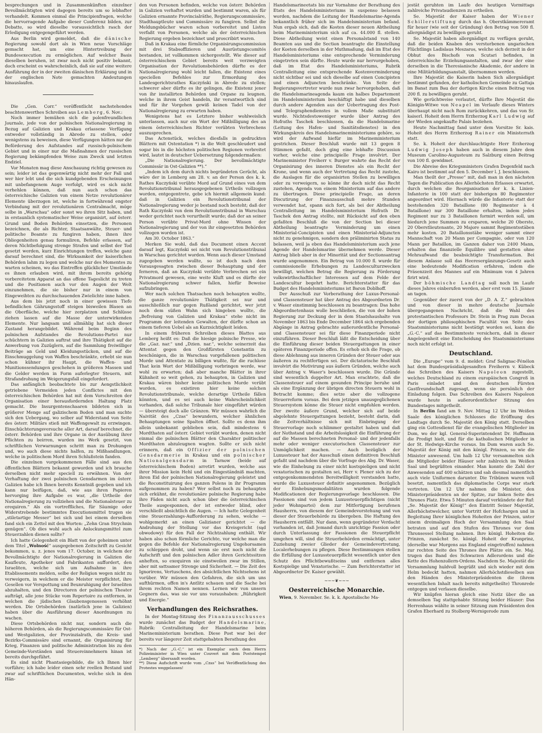besprechungen und in Zusammenkünften einzelner Bevollmächtigten wird dagegen bereits um so lebhafter verhandelt. Kommen einmal die Principienfragen, welche die hervorragende Aufgabe dieser Conferenz bilden, zur Debatte, so wird dieselbe voraussichtlich rasch der Erledigung entgegengeführt werden.
Aus Berlin wird gemeldet, daß die dänische Regierung sowohl dort als in Wien neue Vorschläge gemacht hat, um eine Hintertreibung der Bundesexecution zu ermöglichen. Auf welcher Basis dieselben beruhen, ist zwar noch nicht positiv bekannt, doch erscheint es wahrscheinlich, daß sie auf eine weitere Ausführung der in der zweiten dänischen Erklärung und in der englischen Note gemachten Andeutungen hinauslaufen.
Die „Gen. Corr.“ veröffentlicht nachstehendes beachtenswerthes Schreiben aus Lemberg, 6. Nov.:
Noch immer bemühen sich die polenfreundlichen Journale, jede von der polnischen Nationalregierung in Bezug auf Galizien und Krakau erlassene Verfügung entweder vollständig in Abrede zu stellen, oder wenigstens zu beweisen, diese Verfügungen hätten nur die Beförderung des Aufstandes auf russisch-polnischem Gebiet und in einer nur die Maßnahmen der russischen Regierung bekämpfenden Weise zum Zweck und letzten Endziel.
Vor Monaten mag diese Anschauung richtig gewesen zu sein; leider ist das gegenwärtig nicht mehr der Fall und wer hier lebt und die sich kundgebenden Erscheinungen mit unbefangenem Auge verfolgt, wird es sich nicht verhehlen können, daß nun auch schon das österreichische Galizien von einem Netze revolutionärer Elemente überzogen ist, welche in fortwährend engster Verbindung mit der revolutionären Centralmacht, möge selbe in „Warschau“ oder sonst wo ihren Sitz haben, und in erstaunlich systematischer Weise organisirt, auf österr. Grund und Boden Behörden einsetzen, die Personen bezeichnen, die als Richter, Staatsanwälte, Steuer- und politische Beamte zu fungiren haben, ihnen ihre Obliegenheiten genau formuliren, Befehle erlassen, auf deren Nichtbefolgung strenge Strafen und selbst der Tod gesetzt werden, kurz Einrichtungen treffen, welche ganz darauf berechnet sind, die Wirksamkeit der kaiserlichen Behörden lahm zu legen und welche nur des Momentes zu warten scheinen, wo das Eintreffen glücklicher Umstände es ihnen erlauben wird, mit ihrem bereits gehörig vorbereitetem Apparat an das offene Tageslicht zu treten und die Positionen auch vor den Augen der Welt einzunehmen, die sie bisher nur in einem von Eingeweihten zu durchschauenden Zwielichte inne haben.
Aus dem bis jetzt noch in einer gewissen Tiefe befindlichen Gährungsstoff steigen bisweilen Blasen an die Oberfläche, welche hier zerplatzen und Schlüsse ziehen lassen auf die Masse der unterwirkenden Elemente. Nur langsam und allmählig hat sich dieser Zustand herangebildet. Während beim Beginn des polnischen Aufstandes die Revolutions-Partei nur schüchtern in Galizien auftrat und ihre Thätigkeit auf die Anwerbung von Zuzüglern, auf die Sammlung freiwilliger Beiträge an Geld und Kleidungsstücken, und auf die Einschmuggelung von Waffen beschränkte, erhebt sie nun schon kühner ihr Haupt, die Waffen- und Munitionssendungen geschehen in größeren Massen und die Gelder werden in Form auferlegter Steuern, mit Strafandrohung im Weigerungsfall eingefordert.
Das anfänglich beobachtete bis zur Aengstlichkeit getriebene Vermeiden jeden Conflictes mit den österreichischen Behörden hat mit dem Vorschreiten der Organisation einer herausfordernden Haltung Platz gemacht. Die Insurgentenschaaren bildeten sich in größerer Menge auf galizischem Boden und man suchte sich den Uebergang, wo selber auf Widerstand von Seite des österr. Militärs stieß mit Waffengewalt zu erzwingen. Einschüchterungsversuche aller Art, darauf berechnet, die österr. Behörden und ihre Organe in der Ausübung ihrer Pflichten zu beirren, wurden ins Werk gesetzt, von schriftlichen Verwarnungen schritt man zu Drohungen und, wo auch diese nichts halfen, zu Mißhandlungen, welche in politischem Mord ihren Schlußstein fanden.
Die einzelnen vorgekommenen Fälle sind aus den öffentlichen Blättern bekannt geworden und ich brauche derselben nicht mehr speciell zu erwähnen. Von der Verhaftung der zwei polnischen Gensdarmen im österr. Galizien habe ich Ihnen bereits Kenntniß gegeben und ich kann nur beifügen, daß, wie aus ihren Papieren hervorging ihre Aufgabe es war, „die Urtheile der Nationalregierung zu vollziehen und die Nationalsteuer zu erequiren.“ Als ein vortreffliches, für Säumige oder Widerstrebende bestimmtes Executionsmittel trugen sie „stiletartige Messer“ bei sich und bei einem derselben fand sich ein Zettel mit den Worten: „Zehn Gran Strychnin genügen“. Ob dies wohl auch als Anlockungsmittel zum Steuerzahlen dienen sollte?
Ich hatte Gelegenheit ein Blatt von der geheimen unter dem Titel „Wolność“ ausgegebenen Zeitschrift zu Gesicht bekommen, u. z. jenes vom 17. October, in welchem der Bevollmächtigte der Nationalregierung in Galizien die Kaufleute, Apotheker und Fabrikanten auffordert, den Israeliten, welche sich um Aufnahme in ihre Etablissements melden, selbe der Religion wegen nicht zu verweigern, in welchem er die Meister verpflichtet, ihre Gesellen vor Verspottung und Beunruhigung der Israeliten abzuhalten, und den Directoren der polnischen Theater aufträgt, alle jene Stücke vom Repertoire zu entfernen, in welchen die jüdischen Glaubensgenossen verhöhnt werden. Die Ortsbehörden (natürlich jene in Galizien) haben über die Ausführung dieser Anordnungen zu wachen.
Diese Ortsbehörden nicht nur, sondern auch die höheren Behörden, als die Regierungscommissäre für Ost- und Westgalizien, der Provinzialrath, die Kreis- und Bezirks-Commissäre sind ernannt, die Organisirung für Krieg, Finanzen und politische Administration bis zu den Gemeinde-Vorständen und Steuereinnehmern hinan ist bereits durchgeführt.
Es sind nicht Phantasiegebilde, die ich Ihnen hier vorführe; ich habe leider einen sehr reellen Bestand und zwar auf schriftlichen Documenten, welche sich in den Hän-
den von Personen befinden, welche von österr. Behörden in Galizien verhaftet wurden und bestimmt waren, als für Galizien ernannte Provincialräthe, Regierungscommissäre, Stadthauptleute und Commissäre zu fungiren. Selbst die Meldungsbücher waren schon vorbereitet und Listen verfaßt von Personen, welche als der österreichischen Regierung ergeben bezeichnet und proscribirt waren.
Daß in Krakau eine förmliche Organisirungscommission mit drei Stabsoffizieren und Ausrüstungscomités bestanden, ist vollkommen sichergestellt. Wie dieser auf österreichischem Gebiet bereits weit verzweigten Organisation der Revolutionsbehörden dürfte es der Nationalregierung wohl leicht fallen, die Existenz eines speciellen Befehles zur Ermordung des Landesgerichtsrathes Kuczyński in Abrede zu stellen; schwerer aber dürfte es ihr gelingen, die Existenz jener von ihr installirten Behörden und Organe zu leugnen, welche in ihrem Geist handeln, ihr verantwortlich sind und für ihr Vorgehen gewiß keinen Tadel von der Nationalregierung zu erwarten haben.
Wenigstens hat es Letztere bisher wohlweislich unterlassen, auch nur ein Wort der Mißbilligung des an einem österreichischen Richter verübten Verbrechens auszusprechen.
Das Actenstück, welches diesfalls in gedruckten Blättern mit Ostentation *) in die Welt geschleudert und sogar bis in die höchsten politischen Regionen verbreitet wird, lautet in deutscher Uebersetzung folgendermaßen:
„Die Nationalregierung. Der bevollmächtigte Commissär in Ost-Galizien **).“
„Indem ich dem durch nichts begründeten Gerücht, als wäre der in Lemberg am 28. v. an der Person des k. k. Rathes Kuczyński verübte Mord auf Grund eines von dem Revolutionstribunal herausgegebenen Urtheils vollzogen worden, entgegentrete, gebe ich hiermit allgemein kund: daß in Galizien ein Revolutionstribunal der Nationalregierung weder je bestand noch besteht; daß der Rath Kuczyński von dem Revolutionstribunal in Warschau weder gerichtet noch verurtheilt wurde; daß der an seiner Person verübte Privat-Mord ohne Wissen der Nationalregierung und der von ihr eingesetzten Behörden vollzogen worden ist.
Am 30. October 1863.“
Merken Sie wohl, daß das Document einen Accent darauf legt, Kuczyński sei nicht vom Revolutionstribunal in Warschau gerichtet worden. Wenn auch dieser Umstand zugegeben werden wollte, so ist doch nach dem Vorausgesagten zwischen dieser Behauptung und der ferneren, daß an Kuczyński verübte Verbrechen sei ein Privatmord gewesen, eine weite Kluft und es dürfte der Nationalregierung schwer fallen, hiefür Beweise aufzubringen.
Wer nach solchen Thatsachen noch behaupten wollte, die ganze revolutionäre Thätigkeit sei nur und ausschließlich nur gegen Rußland gerichtet, wer jetzt noch dem süßen Wahn sich hingeben wollte, die „Befreiung von Galizien und Krakau“ stehe nicht im Programm der leitenden Gewalten, der dürfte schon an einem tieferen Uebel als an Kurzsichtigkeit leiden.
In einem früheren Schreiben dieses Blattes aus Lemberg heißt es: Daß die hiesige polnische Presse, wie die „Gaz. nar.“ und „Dzien. nar.“, welche seinerzeit das Attentat gegen den Großfürsten Constantin zu beschönigen, die in Warschau vorgefallenen politischen Morde und Attentate zu billigen wußte, für die ruchlose That kein Wort der Mißbilligung vorbringen werde, war wohl zu erwarten; daß aber manche Blätter in ihrer Kühnheit so weit gehen, zu behaupten, in Galizien und Krakau wären bisher keine politischen Morde verübt worden, es existiren hier keine solchen Revolutionstribunale, welche derartige Urtheile fällen könnten, und es sei auch keine Wahrscheinlichkeit vorhanden, daß solche Tribunale hier eingeführt würden — übersteigt doch alle Gränzen. Wir müssen wahrlich die Naivität des „Czas“ bewundern, welcher ähnlichen Behauptungen seine Spalten öffnet. Sollte es denn ihm allein unbekannt geblieben sein, daß mindestens 6 Mordthaten auf österr. Gebiet verübt worden, denen nicht einmal die polnischen Blätter den Charakter politischer Mordthaten abzuleugnen wagten. Sollte er sich nicht erinnern, daß ein Offizier der polnischen Gensdarmerie in Krakau und ein polnischer Nationalgensdarm in Tarnow (beide auf österreichischem Boden) arretirt wurden, welche aus ihrer Mission kein Hehl und ein Eingeständniß machten, ihren Eid der polnischen Nationalregierung geleistet und die Reconstituirung des ganzen Polens in ihr Programm aufgenommen zu haben? Wer selbst noch zu behaupten sich erkühnt, die revolutionäre polnische Regierung habe ihre Fäden nicht auch schon über die österreichischen Theile ausgesponnen, der ist entweder blind, oder verschließt absichtlich die Augen. — Ich hatte Gelegenheit eine Steuerzahlungs-Aufforderung zu sehen, welche — wohlgemerkt an einen Galizianer gerichtet — die Androhung der Stellung vor das Kreisgericht (sąd obwodowy) für den Fall der Nichtzahlung enthält. Wir haben also schon förmliche Gerichte, vor welche man die gegen die Befehle der Nationalregierung Ungehorsamen zu schleppen droht, und wenn sie erst noch nicht die Aufschrift und den polnischen Adler ihren Gerichtssitzen anheften, so exequiren sie einstweilen zwar im Stillen, aber mit sattsamer Strenge und Sicherheit. — Die Zeit des Ignorirens, Vertuschens, des absichtlichen Nichtsehens ist vorüber. Wir müssen den Gefahren, die sich um uns aufthürmen, offen in's Antlitz schauen und die Sache bei ihrem rechten Namen nennen. Lernen wir von unsern Gegnern das, was sie vor uns voraushaben: „Rührigkeit und Energie.“
Verhandlungen des Reichsrathes.
In der Montag-Sitzung des Finanzausschusses wurde zunächst das Budget der Handelsmarine, Rubrik: Centralleitung der Handelsmarine beim Marineministerium berathen. Diese Post war bei der bereits vor längerer Zeit stattgehabten Berathung des
*) Nach der „G.-C.“ ist ein Exemplar auch dem Herrn Polizeiminister in Wien unter Couvert mit dem Poststempel „Lemberg“ übersandt worden.
**) Diese Aufschrift wurde vom „Czas“ bei Veröffentlichung des Protestes weggelassen!
Handelsmarineetats bis zur Vornahme der Berathung des Etats des Handelsministeriums in suspenso belassen worden, nachdem die Leitung der Handelsmarine-Agenda bekanntlich früher sich im Handelsministerium befand. Nun ergab sich, daß die Kosten dieser neuen Abtheilung beim Marineministerium sich auf ca. 44.000 fl. stellen. Diese Abtheilung weist einen Personalstand von 140 Beamten aus und die Section beantragte die Einstellung der Kosten derselben in der Muthmaßung, daß im Etat des Handelsministeriums eine entsprechende Verminderung eingetreten sein dürfte. Heute wurde nur hervorgehoben, daß im Etat des Handelsministeriums, Rubrik Centralleitung eine entsprechende Kostenverminderung nicht sichtbar sei und sich dieselbe auf einen Concipisten und einen Adjuncten beschränke. Von Seite der Regierungsvertreter wurde nun zwar hervorgehoben, daß die Handelsmarineagenda kaum ein halbes Departement im Handelsministerium beschäftigt habe und dieselben durch andere Agenden aus der Uebertragung des Post- und Telegraphendienstes in vollem Maße substituirt wurde. Nichtsdestoweniger wurde über Antrag des Hofraths Taschek beschlossen, da die Handelsmarine (Leitung des Hafen- und Sanitätsdienstes) in den Wirkungskreis des Handelsmarineministeriums gehöre, so wird der Aufwand hiefür im Marineministerium gestrichen. Dieser Beschluß wurde mit 13 gegen 8 Stimmen gefaßt, doch ging eine lebhafte Discussion vorher, welche eine principielle Frage involvirt. Der Marineminister Freiherr v. Burger wahrte das Recht der Organisirung des inneren Dienstes als ein Recht der Krone, und wenn auch der Vertretung das Recht zustehe, die Auslagen für die organisirten Stellen zu bewilligen oder zu verweigern, so könne ihr doch nicht das Recht zustehen, Agenda von einem Ministerium auf das andere zu übertragen. Diese principielle Frage, an deren Discutirung der Finanzausschuß mehre Stunden verwendet hat, spann sich fort, als bei der Abtheilung Centralleitung im Handelsministerium Hofrath Dr. Taschek den Antrag stellte, mit Rücksicht auf den eben gefaßten Beschluß die von der Section bei dieser Abtheilung beantragte Verminderung um einen Ministerial-Concipisten und einen Ministerial-Adjuncten nicht zu genehmigen, sondern den präliminirten Status zu belassen, weil ja eben das Handelsministerium auch jene Agende der Handelsmarine übernehmen werde. Dieser Antrag blieb aber in der Minorität und der Sectionsantrag wurde angenommen. Ein Betrag von 10.000 fl. wurde für commissionelle Erhebungen zu Landesculturzwecken bewilligt, welchen Betrag die Regierung zu Förderung volkswirthschaftlicher Interessen auf dem Felde der Landescultur begehrt hatte. Berichterstatter für das Budget des Handelsministeriums ist Baron Doblhoff.
Der Ausschuß zur Vorberathung der Luxus-Personal- und Classensteuer hat über Antrag des Abgeordneten Dr. v. Waser einstimmig beschlossen zu beantragen: Das hohe Abgeordnetenhaus wolle beschließen, die von der hohen Regierung zur Deckung der in dem Staatshaushalte von November 1863 bis Ende December 1864 sich ergebenden Abgänge in Antrag gebrachte außerordentliche Personal- und Classensteuer sei für diese Finanzperiode nicht einzuführen. Dieser Beschluß läßt die Entscheidung über die Einführung dieser beiden Steuergattungen in einer späteren Finanzperiode offen. Es erhob sich die Frage, ob diese Ablehnung aus inneren Gründen der Steuer oder aus äußeren zu rechtfertigen sei. Der dictatorische Beschluß involvirt die Motivirung aus äußern Gründen, welche auch über Antrag v. Waser's beschlossen wurde. Die Gründe sind wesentlich doppelter Art. Man erachtete, daß die Classensteuer auf einem gesunden Principe beruhe und als eine Ergänzung der übrigen directen Steuern wohl in Betracht komme; dies setze aber die vollzogene Steuerreform voraus. Bei dem jetzigen unausgeglichenen Steuersystem könne die Steuer nicht empfohlen werden. Der zweite äußere Grund, welcher sich auf beide abgelehnte Steuergattungen bezieht, besteht darin, daß die Zeitverhältnisse sich mit Einbringung der Steuervorlage noch schlimmer gestaltet haben und daß der Nothstand und die Arbeitslosigkeit die Einführung der auf die Massen berechneten Personal- und der jedenfalls mehr oder weniger executorischen Classensteuer zur Unmöglichkeit machen. — Auch bezüglich der Luxussteuer hat der Ausschuß einen definitiven Beschluß gefaßt und nachdem über die Vorfrage des Abg. Dr. Waser, wie die Einhebung zu einer nicht kostspieligen und nicht vexatorischen zu gestalten sei, Herr v. Plener sich zu der entgegenkommendsten Bereitwilligkeit verstanden hatte, wurde die Luxussteuer definitiv angenommen. Bezüglich der Einhebungsmodalitäten wurden folgende Modificationen der Regierungsvorlage beschlossen. Die Fassionen sind von jedem Luxussteuerpflichtigen (nicht jeder Wohnpartei) dem zur Mitfertigung berufenen Hausherrn, von diesem der Gemeindevorstehung und von dieser der Steuerbehörde zu übergeben. Die Haftung des Hausherrn entfällt. Nur dann, wenn gegründeter Verdacht vorhanden ist, daß Jemand durch unrichtige Fassion oder durch Unterlassung der Fassionen die Steuerpflicht umgehen will, sind die Steuerbehörden ermächtigt, unter Zuziehung zweier Glieder der Gemeindevertretung, Localerhebungen zu pflegen. Diese Bestimmungen stellen die Erfüllung der Luxussteuerpflicht wesentlich unter den Schutz des Pflichtbewußtseins und entfernen alles Kostspielige und Vexatorische. — Zum Berichterstatter ist Abgeordneter Dr. Kaiser gewählt.
~~~❦~~~
Oesterreichische Monarchie.
Wien, 9. November. Se. k. k. Apostolische Ma-
jestät geruhten im Laufe des heutigen Vormittags zahlreiche Privataudienzen zu ertheilen.
Se. Majestät der Kaiser haben der Wiener Schillerstiftung durch das h. Oberstkämmereramt für heuer (wie seit der Gründung) den Betrag von 500 fl. allergnädigst zu bewilligen geruht.
Se. Majestät haben allergnädigst zu verfügen geruht, daß die beiden Knaben des verstorbenen ungarischen Flüchtlings Ladislaus Meszaros, welche sich derzeit in der Obhut des Bischofs von Scutari befinden, in österreichische Erziehungsanstalten, und zwar der eine derselben in die Theresianische Akademie, der andere in eine Militärbildungsanstalt, übernommen werden.
Ihre Majestät die Kaiserin haben Sich allergnädigst bestimmt gefunden, der katholischen Gemeinde zu Gattaja im Banat zum Bau der dortigen Kirche einen Beitrag von 200 fl. zu bewilligen geruht.
Wie gerüchtweise verlautet, dürfte Ihre Majestät die Königin-Witwe von Neapel im Verlaufe dieses Winters überhaupt nicht nach Rom zurückkehren, und das von Sr. kaiserl. Hoheit dem Herrn Erzherzog Karl Ludwig auf der Wieden angekaufte Palais beziehen.
Heute Nachmittag fand unter dem Vorsitze Sr. kais. Hoheit des Herrn Erzherzog Rainer ein Ministerrath statt.
Se. k. Hoheit der durchlauchtigste Herr Erzherzog Ludwig Joseph haben auch in diesem Jahre dem Museum Carolino-Augusteum zu Salzburg einen Beitrag von 100 fl. gewidmet.
Die Abreise des Kriegsministers Grafen Degenfeld nach Kairo ist bestimmt auf den 5. December l. J. beschlossen.
Man theilt der „Presse“ mit, daß man in den nächsten Tagen die Publication des Allerhöchsten Erlasses erwartet, durch welchen die Reorganisation der k. k. Linien-Infanterie in 100 statt der bisherigen 80 Regimenter angeordnet wird. Hiernach würde die Infanterie statt der bestehenden 320 Bataillone (80 Regimenter à 4 Bataillone) nur 300 Bataillone erhalten, indem jedes Regiment nur zu 3 Bataillonen formirt werden soll, um hiedurch jene Summen zu ersparen, welche 20 Oberste, 20 Oberstlieutenante, 20 Majore sammt Regimentsstäben mehr kosten. 20 Bataillonsstäbe weniger sammt einer Mannschaft von 20 Mann per Compagnie, oder von 120 Mann per Bataillon, im Ganzen daher von 2400 Mann, erhalten das finanzielle Equilibre und gestatten ohne Mehraufwand die beabsichtigte Transformation. Bei diesem Anlasse soll das Heeresergänzungs-Gesetz auch eine bedeutende Modification erfahren, indem die Präsenzzeit des Mannes auf ein Minimum von 4 Jahren firirt wird.
Der böhmische Landtag soll noch im Laufe dieses Jahres einberufen werden, aber erst vom 15. Jänner an tagen.
Gegenüber der zuerst von der „D. A. Z.“ gebrachten und von dieser in mehre deutsche Journale übergegangenen Nachricht, daß die Wahl des protestantischen Professors Dr. Stein in Prag zum Decan der dortigen philosophischen Facultät von Seite des Staatsministeriums nicht bestätigt worden sei, kann die „G.-C.“ auf das Bestimmteste versichern, daß in dieser Angelegenheit eine Entscheidung des Staatsministeriums noch nicht erfolgt ist.
Deutschland.
Die „Europe“ vom 9. d. meldet: Graf Salignac-Fénélon hat dem Bundespräsidialgesandten Freiherrn v. Kübeck das Schreiben des Kaisers Napoleon zugestellt, welches Deutschland zu einem europäischen Congreß in Paris einladet und den deutschen Fürsten Gastfreundschaft zugesagt, wenn sie persönlich der Einladung folgen. Das Schreiben des Kaisers Napoleon wurde heute in außerordentlicher Sitzung des Bundestages mitgetheilt.
In Berlin fand am 9. Nov. Mittag 12 Uhr im Weißen Saale des königlichen Schlosses die Eröffnung des Landtags durch Se. Majestät den König statt. Derselben ging ein Gottesdienst für die evangelischen Mitglieder im Dom, wo der kgl. General-Superintendent Dr. Hoffmann die Predigt hielt, und für die katholischen Mitglieder in der St. Hedwigs-Kirche voraus. Im Dom waren auch Se. Majestät der König mit den königl. Prinzen, so wie die Minister anwesend. Um halb 12 Uhr versammelten sich die Mitglieder beider Häuser sehr zahlreich im Weißen Saal und begrüßten einander. Man konnte die Zahl der Anwesenden auf 400 schätzen und sah diesmal namentlich auch viele Uniformen darunter. Die Tribünen waren voll besetzt, namentlich das diplomatische Corps war stark vertreten. Um 12 Uhr nahmen die Minister, den Ministerpräsidenten an der Spitze, zur linken Seite des Thrones Platz. Etwa 5 Minuten darauf verkündete der Ruf: „Se. Majestät der König!“ den Eintritt Seiner Majestät, Allerhöchstwelcher, unter Vortritt der Hofchargen und in Begleitung Ihrer königlichen Hoheiten der Prinzen, unter einem dreimaligen Hoch der Versammlung den Saal betraten und auf den Stufen des Thrones vor dem Thronsessel Stellung nahmen. Ihre königl. Hoheiten die Prinzen, zunächst Se. königl. Hoheit der Kronprinz, (derselbe war Morgens aus England eingetroffen) nahmen zur rechten Seite des Thrones ihre Plätze ein. Se. Maj. trugen das Band des Schwarzen Adlerordens und die Kette des Hohenzollern-Ordens. Nachdem Se. Majestät die Versammlung huldvoll begrüßt und sich wieder mit dem Helm bedeckt hatten, nahmen Allerhöchstdieselben aus den Händen des Ministerpräsidenten die (ihrem wesentlichen Inhalt nach bereits mitgetheilte) Thronrede entgegen und verlasen dieselbe.
Wir knüpfen hieran gleich eine Notiz über die an demselben Tag stattgehabte Sitzung beider Häuser: Das Herrenhaus wählte in seiner Sitzung zum Präsidenten den Grafen Eberhard zu Stolberg-Wernigerode zum